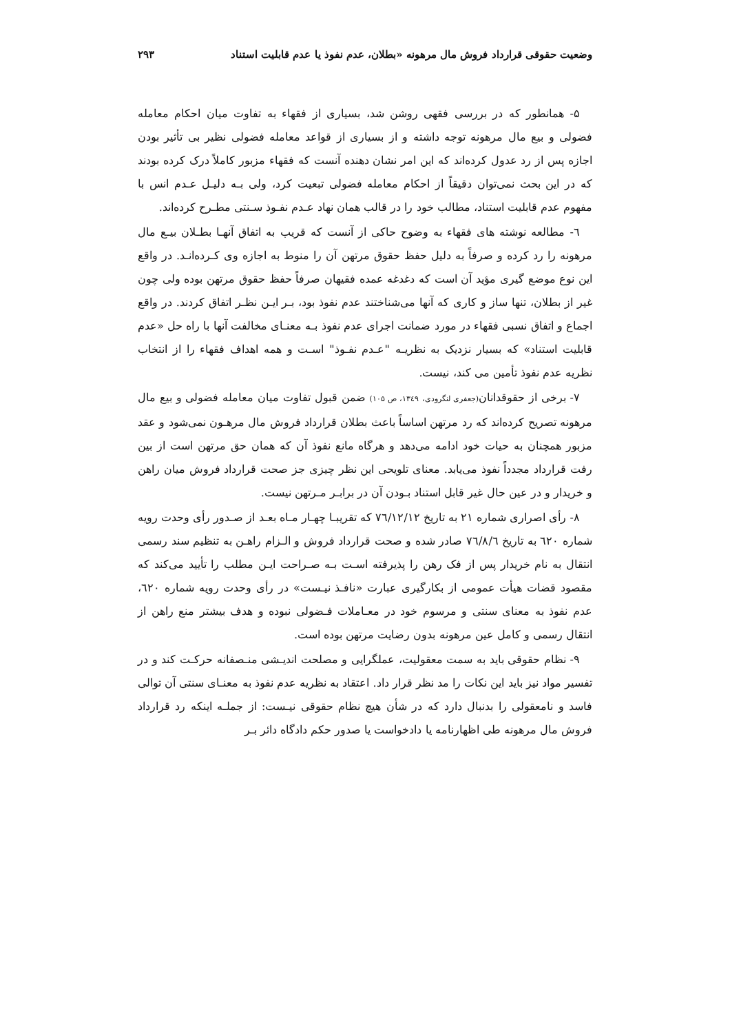وضعیت حقوقی قرارداد فروش مال مرهونه «بطلان، عدم نفوذ یا عدم قابلیت استناد ۲۹۳
۵- همانطور که در بررسی فقهی روشن شد، بسیاری از فقهاء به تفاوت میان احکام معامله فضولی و بیع مال مرهونه توجه داشته و از بسیاری از قواعد معامله فضولی نظیر بی تأثیر بودن اجازه پس از رد عدول کرده‌اند که این امر نشان دهنده آنست که فقهاء مزبور کاملاً درک کرده بودند که در این بحث نمی‌توان دقیقاً از احکام معامله فضولی تبعیت کرد، ولی بـه دلیـل عـدم انس با مفهوم عدم قابلیت استناد، مطالب خود را در قالب همان نهاد عـدم نفـوذ سـنتی مطـرح کرده‌اند.
٦- مطالعه نوشته های فقهاء به وضوح حاکی از آنست که قریب به اتفاق آنهـا بطـلان بیـع مال مرهونه را رد کرده و صرفاً به دلیل حفظ حقوق مرتهن آن را منوط به اجازه وی کـرده‌انـد. در واقع این نوع موضع گیری مؤید آن است که دغدغه عمده فقیهان صرفاً حفظ حقوق مرتهن بوده ولی چون غیر از بطلان، تنها ساز و کاری که آنها می‌شناختند عدم نفوذ بود، بـر ایـن نظـر اتفاق کردند. در واقع اجماع و اتفاق نسبی فقهاء در مورد ضمانت اجرای عدم نفوذ بـه معنـای مخالفت آنها با راه حل «عدم قابلیت استناد» که بسیار نزدیک به نظریـه "عـدم نفـوذ" اسـت و همه اهداف فقهاء را از انتخاب نظریه عدم نفوذ تأمین می کند، نیست.
۷- برخی از حقوقدانان(جعفری لنگرودی، ۱۳٤۹، ص ۱۰۵) ضمن قبول تفاوت میان معامله فضولی و بیع مال مرهونه تصریح کرده‌اند که رد مرتهن اساساً باعث بطلان قرارداد فروش مال مرهـون نمی‌شود و عقد مزبور همچنان به حیات خود ادامه می‌دهد و هرگاه مانع نفوذ آن که همان حق مرتهن است از بین رفت قرارداد مجدداً نفوذ می‌یابد. معنای تلویحی این نظر چیزی جز صحت قرارداد فروش میان راهن و خریدار و در عین حال غیر قابل استناد بـودن آن در برابـر مـرتهن نیست.
۸- رأی اصراری شماره ۲۱ به تاریخ ۷٦/۱۲/۱۲ که تقریبـا چهـار مـاه بعـد از صـدور رأی وحدت رویه شماره ٦۲۰ به تاریخ ۷٦/۸/٦ صادر شده و صحت قرارداد فروش و الـزام راهـن به تنظیم سند رسمی انتقال به نام خریدار پس از فک رهن را پذیرفته اسـت بـه صـراحت ایـن مطلب را تأیید می‌کند که مقصود قضات هیأت عمومی از بکارگیری عبارت «نافـذ نیـست» در رأی وحدت رویه شماره ٦۲۰، عدم نفوذ به معنای سنتی و مرسوم خود در معـاملات فـضولی نبوده و هدف بیشتر منع راهن از انتقال رسمی و کامل عین مرهونه بدون رضایت مرتهن بوده است.
۹- نظام حقوقی باید به سمت معقولیت، عملگرایی و مصلحت اندیـشی منـصفانه حرکـت کند و در تفسیر مواد نیز باید این نکات را مد نظر قرار داد. اعتقاد به نظریه عدم نفوذ به معنـای سنتی آن توالی فاسد و نامعقولی را بدنبال دارد که در شأن هیچ نظام حقوقی نیـست: از جملـه اینکه رد قرارداد فروش مال مرهونه طی اظهارنامه یا دادخواست یا صدور حکم دادگاه دائر بـر